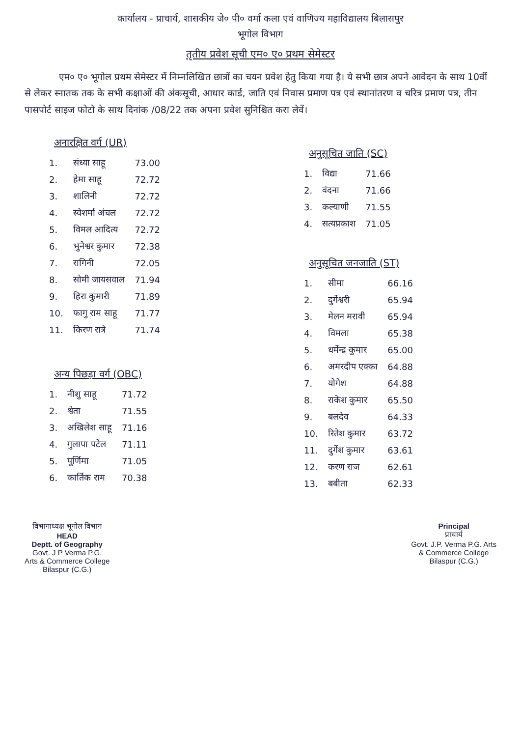कार्यालय - प्राचार्य, शासकीय जे० पी० वर्मा कला एवं वाणिज्य महाविद्यालय बिलासपुर
भूगोल विभाग
तृतीय प्रवेश सूची एम० ए० प्रथम सेमेस्टर
एम० ए० भूगोल प्रथम सेमेस्टर में निम्नलिखित छात्रों का चयन प्रवेश हेतु किया गया है। ये सभी छात्र अपने आवेदन के साथ 10वीं से लेकर स्नातक तक के सभी कक्षाओं की अंकसूची, आधार कार्ड, जाति एवं निवास प्रमाण पत्र एवं स्थानांतरण व चरित्र प्रमाण पत्र, तीन पासपोर्ट साइज फोटो के साथ दिनांक /08/22 तक अपना प्रवेश सुनिश्चित करा लेवें।
अनारक्षित वर्ग (UR)
| 1. | संध्या साहू | 73.00 |
| 2. | हेमा साहू | 72.72 |
| 3. | शालिनी | 72.72 |
| 4. | स्वेशर्मा अंचल | 72.72 |
| 5. | विमल आदित्य | 72.72 |
| 6. | भुनेश्वर कुमार | 72.38 |
| 7. | रागिनी | 72.05 |
| 8. | सोमी जायसवाल | 71.94 |
| 9. | हिरा कुमारी | 71.89 |
| 10. | फागु राम साहू | 71.77 |
| 11. | किरण रात्रे | 71.74 |
अन्य पिछड़ा वर्ग (OBC)
| 1. | नीशु साहू | 71.72 |
| 2. | श्वेता | 71.55 |
| 3. | अखिलेश साहू | 71.16 |
| 4. | गुलापा पटेल | 71.11 |
| 5. | पूर्णिमा | 71.05 |
| 6. | कार्तिक राम | 70.38 |
अनुसूचित जाति (SC)
| 1. | विद्या | 71.66 |
| 2. | वंदना | 71.66 |
| 3. | कल्याणी | 71.55 |
| 4. | सत्यप्रकाश | 71.05 |
अनुसूचित जनजाति (ST)
| 1. | सीमा | 66.16 |
| 2. | दुर्गेश्वरी | 65.94 |
| 3. | मेलन मरावी | 65.94 |
| 4. | विमला | 65.38 |
| 5. | धर्मेन्द्र कुमार | 65.00 |
| 6. | अमरदीप एक्का | 64.88 |
| 7. | योगेश | 64.88 |
| 8. | राकेश कुमार | 65.50 |
| 9. | बलदेव | 64.33 |
| 10. | रितेश कुमार | 63.72 |
| 11. | दुर्गेश कुमार | 63.61 |
| 12. | करण राज | 62.61 |
| 13. | बबीता | 62.33 |
विभागाध्यक्ष भूगोल विभाग
HEAD
Deptt. of Geography
Govt. J P Verma P.G.
Arts & Commerce College
Bilaspur (C.G.)
Principal
प्राचार्य
Govt. J.P. Verma P.G. Arts
& Commerce College
Bilaspur (C.G.)